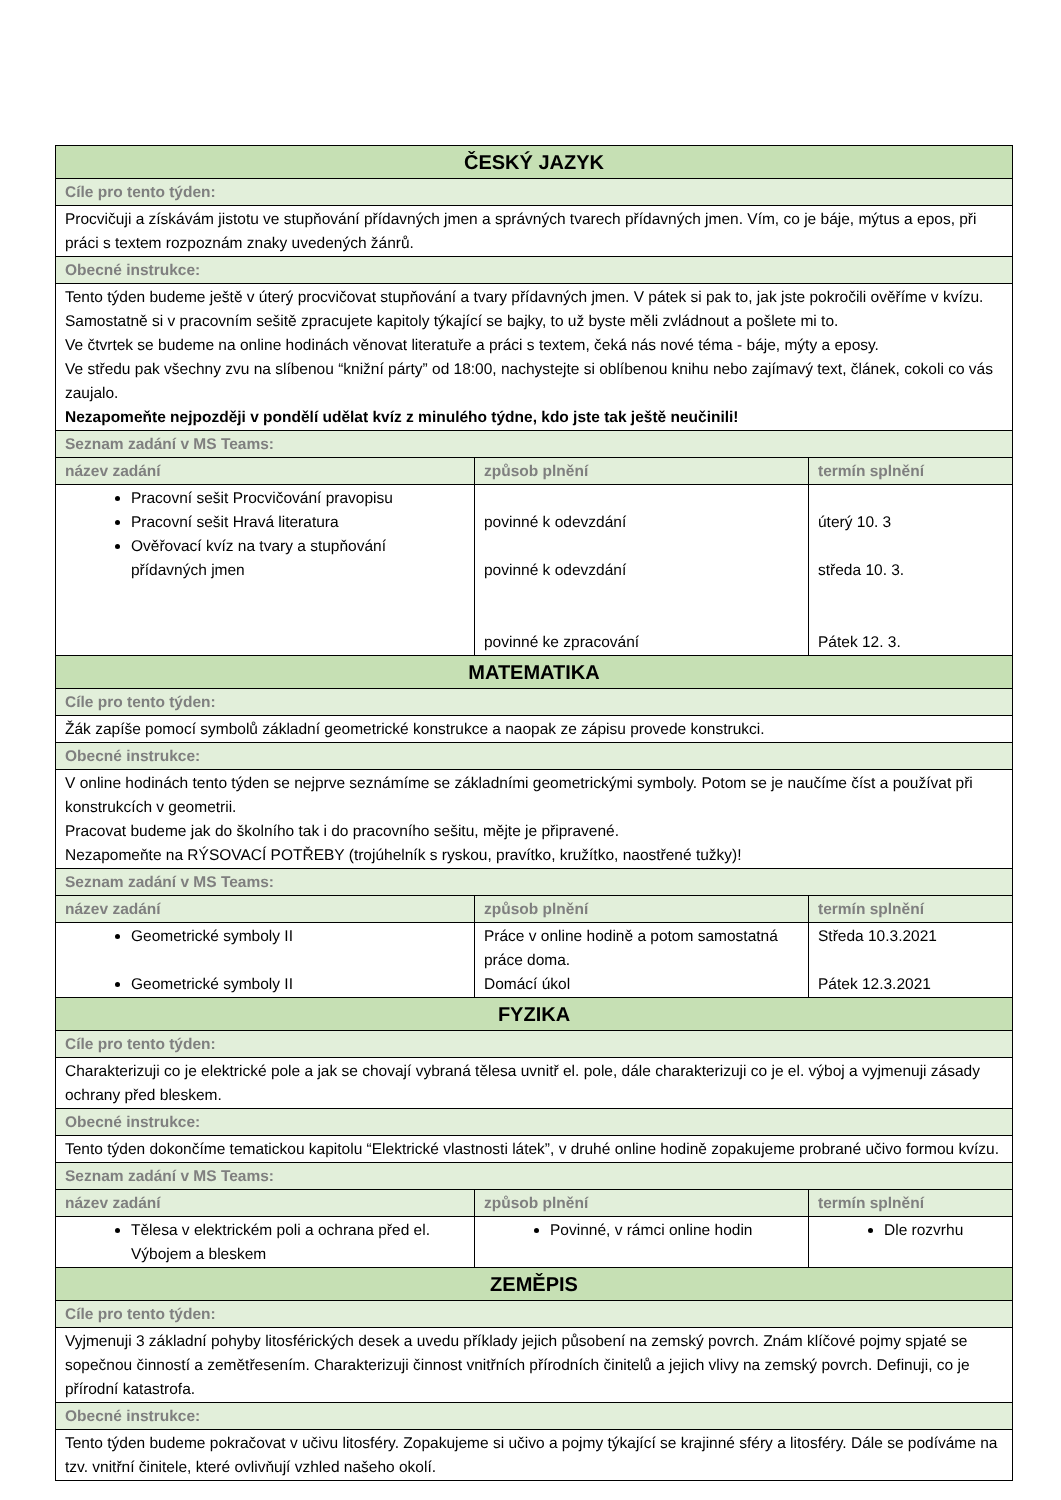| ČESKÝ JAZYK | | |
| --- | --- | --- |
| Cíle pro tento týden: | | |
| Procvičuji a získávám jistotu ve stupňování přídavných jmen a správných tvarech přídavných jmen. Vím, co je báje, mýtus a epos, při práci s textem rozpoznám znaky uvedených žánrů. | | |
| Obecné instrukce: | | |
| Tento týden budeme ještě v úterý procvičovat stupňování a tvary přídavných jmen. V pátek si pak to, jak jste pokročili ověříme v kvízu. Samostatně si v pracovním sešitě zpracujete kapitoly týkající se bajky, to už byste měli zvládnout a pošlete mi to. Ve čtvrtek se budeme na online hodinách věnovat literatuře a práci s textem, čeká nás nové téma - báje, mýty a eposy. Ve středu pak všechny zvu na slíbenou “knižní párty” od 18:00, nachystejte si oblíbenou knihu nebo zajímavý text, článek, cokoli co vás zaujalo. Nezapomeňte nejpozději v pondělí udělat kvíz z minulého týdne, kdo jste tak ještě neučinili! | | |
| Seznam zadání v MS Teams: | | |
| název zadání | způsob plnění | termín splnění |
| Pracovní sešit Procvičování pravopisu Pracovní sešit Hravá literatura Ověřovací kvíz na tvary a stupňování přídavných jmen | povinné k odevzdání povinné k odevzdání povinné ke zpracování | úterý 10. 3 středa 10. 3. Pátek 12. 3. |
| MATEMATIKA | | |
| Cíle pro tento týden: | | |
| Žák zapíše pomocí symbolů základní geometrické konstrukce a naopak ze zápisu provede konstrukci. | | |
| Obecné instrukce: | | |
| V online hodinách tento týden se nejprve seznámíme se základními geometrickými symboly. Potom se je naučíme číst a používat při konstrukcích v geometrii. Pracovat budeme jak do školního tak i do pracovního sešitu, mějte je připravené. Nezapomeňte na RÝSOVACÍ POTŘEBY (trojúhelník s ryskou, pravítko, kružítko, naostřené tužky)! | | |
| Seznam zadání v MS Teams: | | |
| název zadání | způsob plnění | termín splnění |
| Geometrické symboly II Geometrické symboly II | Práce v online hodině a potom samostatná práce doma. Domácí úkol | Středa 10.3.2021 Pátek 12.3.2021 |
| FYZIKA | | |
| Cíle pro tento týden: | | |
| Charakterizuji co je elektrické pole a jak se chovají vybraná tělesa uvnitř el. pole, dále charakterizuji co je el. výboj a vyjmenuji zásady ochrany před bleskem. | | |
| Obecné instrukce: | | |
| Tento týden dokončíme tematickou kapitolu “Elektrické vlastnosti látek”, v druhé online hodině zopakujeme probrané učivo formou kvízu. | | |
| Seznam zadání v MS Teams: | | |
| název zadání | způsob plnění | termín splnění |
| Tělesa v elektrickém poli a ochrana před el. Výbojem a bleskem | Povinné, v rámci online hodin | Dle rozvrhu |
| ZEMĚPIS | | |
| Cíle pro tento týden: | | |
| Vyjmenuji 3 základní pohyby litosférických desek a uvedu příklady jejich působení na zemský povrch. Znám klíčové pojmy spjaté se sopečnou činností a zemětřesením. Charakterizuji činnost vnitřních přírodních činitelů a jejich vlivy na zemský povrch. Definuji, co je přírodní katastrofa. | | |
| Obecné instrukce: | | |
| Tento týden budeme pokračovat v učivu litosféry. Zopakujeme si učivo a pojmy týkající se krajinné sféry a litosféry. Dále se podíváme na tzv. vnitřní činitele, které ovlivňují vzhled našeho okolí. | | |